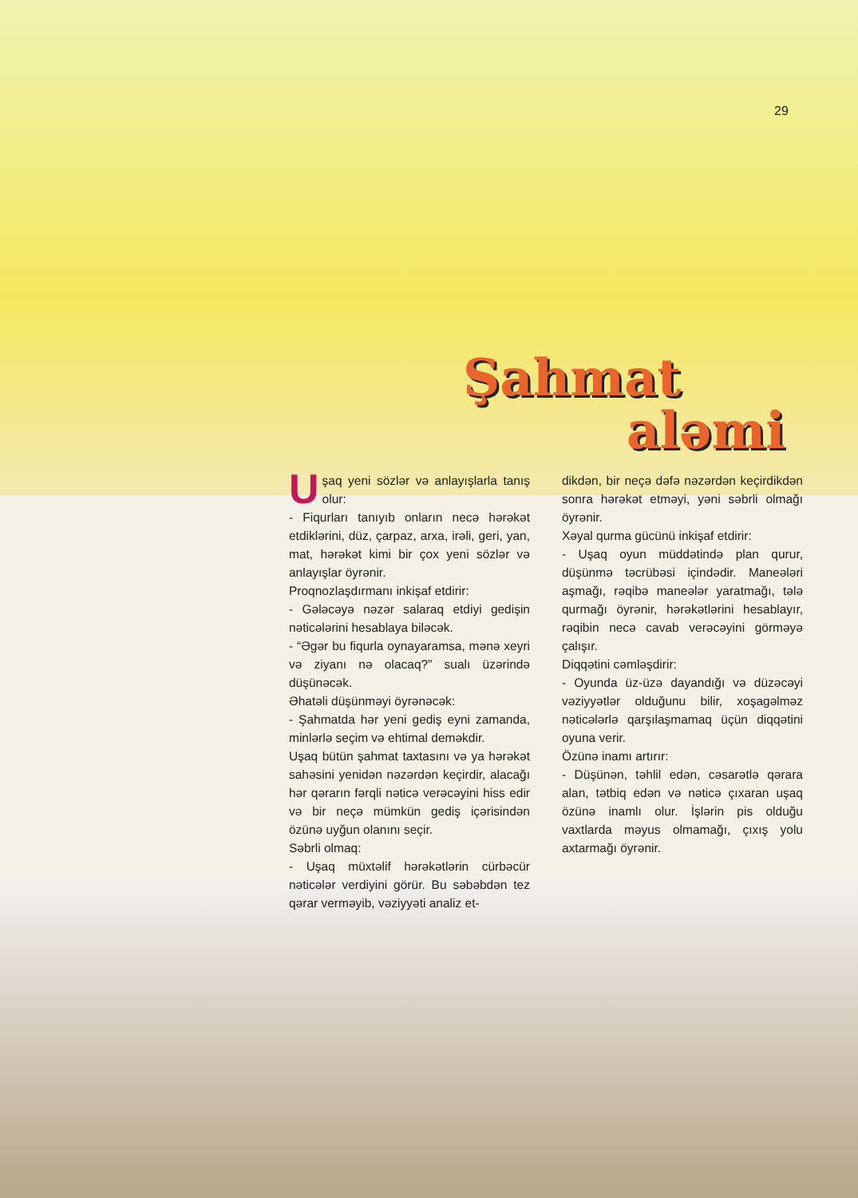29
Şahmat
aləmi
Uşaq yeni sözlər və anlayışlarla tanış olur:
- Fiqurları tanıyıb onların necə hərəkət etdiklərini, düz, çarpaz, arxa, irəli, geri, yan, mat, hərəkət kimi bir çox yeni sözlər və anlayışlar öyrənir.
Proqnozlaşdırmanı inkişaf etdirir:
- Gələcəyə nəzər salaraq etdiyi gedişin nəticələrini hesablaya biləcək.
- “Əgər bu fiqurla oynayaramsa, mənə xeyri və ziyanı nə olacaq?” sualı üzərində düşünəcək.
Əhatəli düşünməyi öyrənəcək:
- Şahmatda hər yeni gediş eyni zamanda, minlərlə seçim və ehtimal deməkdir.
Uşaq bütün şahmat taxtasını və ya hərəkət sahəsini yenidən nəzərdən keçirdir, alacağı hər qərarın fərqli nəticə verəcəyini hiss edir və bir neçə mümkün gediş içərisindən özünə uyğun olanını seçir.
Səbrli olmaq:
- Uşaq müxtəlif hərəkətlərin cürbəcür nəticələr verdiyini görür. Bu səbəbdən tez qərar verməyib, vəziyyəti analiz et-
dikdən, bir neçə dəfə nəzərdən keçirdikdən sonra hərəkət etməyi, yəni səbrli olmağı öyrənir.
Xəyal qurma gücünü inkişaf etdirir:
- Uşaq oyun müddətində plan qurur, düşünmə təcrübəsi içindədir. Maneələri aşmağı, rəqibə maneələr yaratmağı, tələ qurmağı öyrənir, hərəkətlərini hesablayır, rəqibin necə cavab verəcəyini görməyə çalışır.
Diqqətini cəmləşdirir:
- Oyunda üz-üzə dayandığı və düzəcəyi vəziyyətlər olduğunu bilir, xoşagəlməz nəticələrlə qarşılaşmamaq üçün diqqətini oyuna verir.
Özünə inamı artırır:
- Düşünən, təhlil edən, cəsarətlə qərara alan, tətbiq edən və nəticə çıxaran uşaq özünə inamlı olur. İşlərin pis olduğu vaxtlarda məyus olmamağı, çıxış yolu axtarmağı öyrənir.